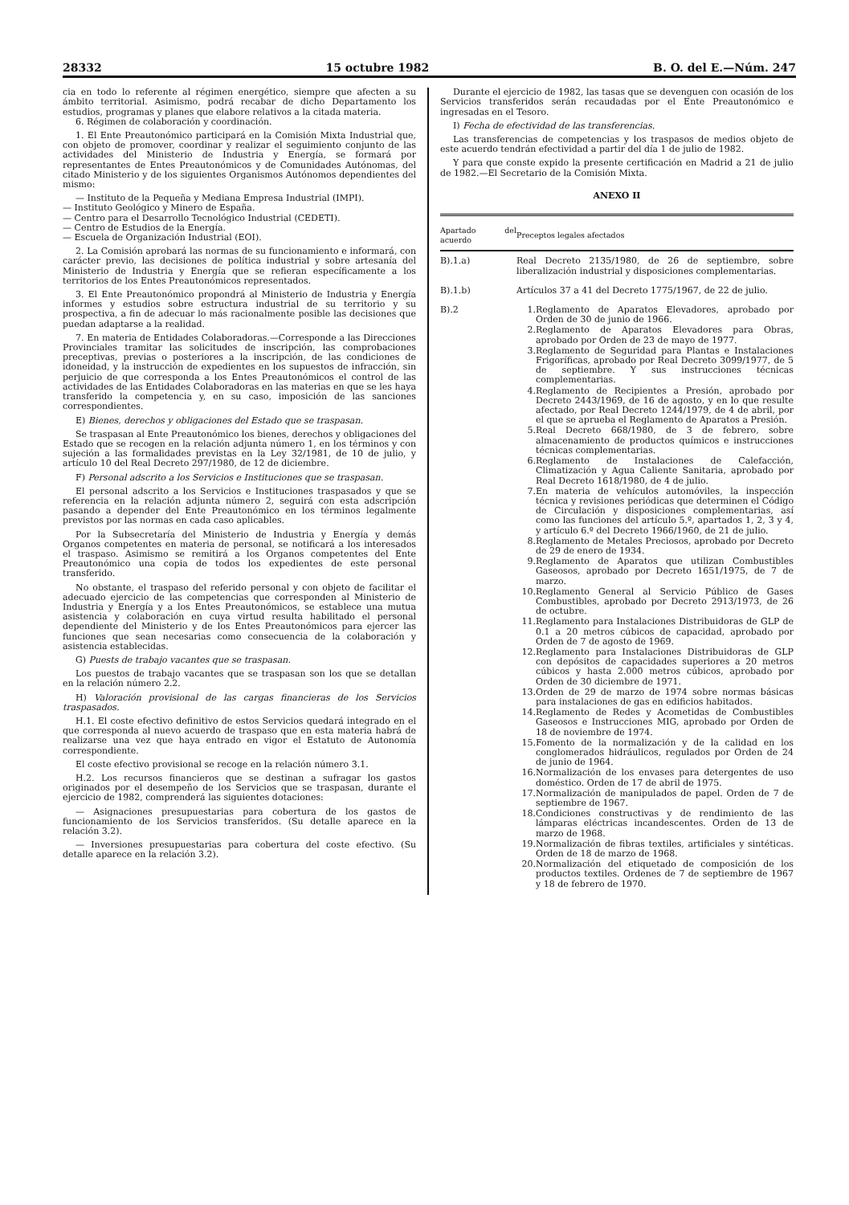28332 15 octubre 1982 B. O. del E.—Núm. 247
cia en todo lo referente al régimen energético, siempre que afecten a su ámbito territorial. Asimismo, podrá recabar de dicho Departamento los estudios, programas y planes que elabore relativos a la citada materia.
6. Régimen de colaboración y coordinación.
1. El Ente Preautonómico participará en la Comisión Mixta Industrial que, con objeto de promover, coordinar y realizar el seguimiento conjunto de las actividades del Ministerio de Industria y Energía, se formará por representantes de Entes Preautonómicos y de Comunidades Autónomas, del citado Ministerio y de los siguientes Organismos Autónomos dependientes del mismo:
— Instituto de la Pequeña y Mediana Empresa Industrial (IMPI).
— Instituto Geológico y Minero de España.
— Centro para el Desarrollo Tecnológico Industrial (CEDETI).
— Centro de Estudios de la Energía.
— Escuela de Organización Industrial (EOI).
2. La Comisión aprobará las normas de su funcionamiento e informará, con carácter previo, las decisiones de política industrial y sobre artesanía del Ministerio de Industria y Energía que se refieran específicamente a los territorios de los Entes Preautonómicos representados.
3. El Ente Preautonómico propondrá al Ministerio de Industria y Energía informes y estudios sobre estructura industrial de su territorio y su prospectiva, a fin de adecuar lo más racionalmente posible las decisiones que puedan adaptarse a la realidad.
7. En materia de Entidades Colaboradoras.—Corresponde a las Direcciones Provinciales tramitar las solicitudes de inscripción, las comprobaciones preceptivas, previas o posteriores a la inscripción, de las condiciones de idoneidad, y la instrucción de expedientes en los supuestos de infracción, sin perjuicio de que corresponda a los Entes Preautonómicos el control de las actividades de las Entidades Colaboradoras en las materias en que se les haya transferido la competencia y, en su caso, imposición de las sanciones correspondientes.
E) Bienes, derechos y obligaciones del Estado que se traspasan.
Se traspasan al Ente Preautonómico los bienes, derechos y obligaciones del Estado que se recogen en la relación adjunta número 1, en los términos y con sujeción a las formalidades previstas en la Ley 32/1981, de 10 de julio, y artículo 10 del Real Decreto 297/1980, de 12 de diciembre.
F) Personal adscrito a los Servicios e Instituciones que se traspasan.
El personal adscrito a los Servicios e Instituciones traspasados y que se referencia en la relación adjunta número 2, seguirá con esta adscripción pasando a depender del Ente Preautonómico en los términos legalmente previstos por las normas en cada caso aplicables.
Por la Subsecretaría del Ministerio de Industria y Energía y demás Organos competentes en materia de personal, se notificará a los interesados el traspaso. Asimismo se remitirá a los Organos competentes del Ente Preautonómico una copia de todos los expedientes de este personal transferido.
No obstante, el traspaso del referido personal y con objeto de facilitar el adecuado ejercicio de las competencias que corresponden al Ministerio de Industria y Energía y a los Entes Preautonómicos, se establece una mutua asistencia y colaboración en cuya virtud resulta habilitado el personal dependiente del Ministerio y de los Entes Preautonómicos para ejercer las funciones que sean necesarias como consecuencia de la colaboración y asistencia establecidas.
G) Puests de trabajo vacantes que se traspasan.
Los puestos de trabajo vacantes que se traspasan son los que se detallan en la relación número 2.2.
H) Valoración provisional de las cargas financieras de los Servicios traspasados.
H.1. El coste efectivo definitivo de estos Servicios quedará integrado en el que corresponda al nuevo acuerdo de traspaso que en esta materia habrá de realizarse una vez que haya entrado en vigor el Estatuto de Autonomía correspondiente.
El coste efectivo provisional se recoge en la relación número 3.1.
H.2. Los recursos financieros que se destinan a sufragar los gastos originados por el desempeño de los Servicios que se traspasan, durante el ejercicio de 1982, comprenderá las siguientes dotaciones:
— Asignaciones presupuestarias para cobertura de los gastos de funcionamiento de los Servicios transferidos. (Su detalle aparece en la relación 3.2).
— Inversiones presupuestarias para cobertura del coste efectivo. (Su detalle aparece en la relación 3.2).
Durante el ejercicio de 1982, las tasas que se devenguen con ocasión de los Servicios transferidos serán recaudadas por el Ente Preautonómico e ingresadas en el Tesoro.
I) Fecha de efectividad de las transferencias.
Las transferencias de competencias y los traspasos de medios objeto de este acuerdo tendrán efectividad a partir del día 1 de julio de 1982.
Y para que conste expido la presente certificación en Madrid a 21 de julio de 1982.—El Secretario de la Comisión Mixta.
ANEXO II
| Apartado del acuerdo | Preceptos legales afectados |
| --- | --- |
| B).1.a) | Real Decreto 2135/1980, de 26 de septiembre, sobre liberalización industrial y disposiciones complementarias. |
| B).1.b) | Artículos 37 a 41 del Decreto 1775/1967, de 22 de julio. |
| B).2 | / 1. / Reglamento de Aparatos Elevadores, aprobado por Orden de 30 de junio de 1966. / / 2. / Reglamento de Aparatos Elevadores para Obras, aprobado por Orden de 23 de mayo de 1977. / / 3. / Reglamento de Seguridad para Plantas e Instalaciones Frigoríficas, aprobado por Real Decreto 3099/1977, de 5 de septiembre. Y sus instrucciones técnicas complementarias. / / 4. / Reglamento de Recipientes a Presión, aprobado por Decreto 2443/1969, de 16 de agosto, y en lo que resulte afectado, por Real Decreto 1244/1979, de 4 de abril, por el que se aprueba el Reglamento de Aparatos a Presión. / / 5. / Real Decreto 668/1980, de 3 de febrero, sobre almacenamiento de productos químicos e instrucciones técnicas complementarias. / / 6. / Reglamento de Instalaciones de Calefacción, Climatización y Agua Caliente Sanitaria, aprobado por Real Decreto 1618/1980, de 4 de julio. / / 7. / En materia de vehículos automóviles, la inspección técnica y revisiones periódicas que determinen el Código de Circulación y disposiciones complementarias, así como las funciones del artículo 5.º, apartados 1, 2, 3 y 4, y artículo 6.º del Decreto 1966/1960, de 21 de julio. / / 8. / Reglamento de Metales Preciosos, aprobado por Decreto de 29 de enero de 1934. / / 9. / Reglamento de Aparatos que utilizan Combustibles Gaseosos, aprobado por Decreto 1651/1975, de 7 de marzo. / / 10. / Reglamento General al Servicio Público de Gases Combustibles, aprobado por Decreto 2913/1973, de 26 de octubre. / / 11. / Reglamento para Instalaciones Distribuidoras de GLP de 0.1 a 20 metros cúbicos de capacidad, aprobado por Orden de 7 de agosto de 1969. / / 12. / Reglamento para Instalaciones Distribuidoras de GLP con depósitos de capacidades superiores a 20 metros cúbicos y hasta 2.000 metros cúbicos, aprobado por Orden de 30 diciembre de 1971. / / 13. / Orden de 29 de marzo de 1974 sobre normas básicas para instalaciones de gas en edificios habitados. / / 14. / Reglamento de Redes y Acometidas de Combustibles Gaseosos e Instrucciones MIG, aprobado por Orden de 18 de noviembre de 1974. / / 15. / Fomento de la normalización y de la calidad en los conglomerados hidráulicos, regulados por Orden de 24 de junio de 1964. / / 16. / Normalización de los envases para detergentes de uso doméstico. Orden de 17 de abril de 1975. / / 17. / Normalización de manipulados de papel. Orden de 7 de septiembre de 1967. / / 18. / Condiciones constructivas y de rendimiento de las lámparas eléctricas incandescentes. Orden de 13 de marzo de 1968. / / 19. / Normalización de fibras textiles, artificiales y sintéticas. Orden de 18 de marzo de 1968. / / 20. / Normalización del etiquetado de composición de los productos textiles. Ordenes de 7 de septiembre de 1967 y 18 de febrero de 1970. / |